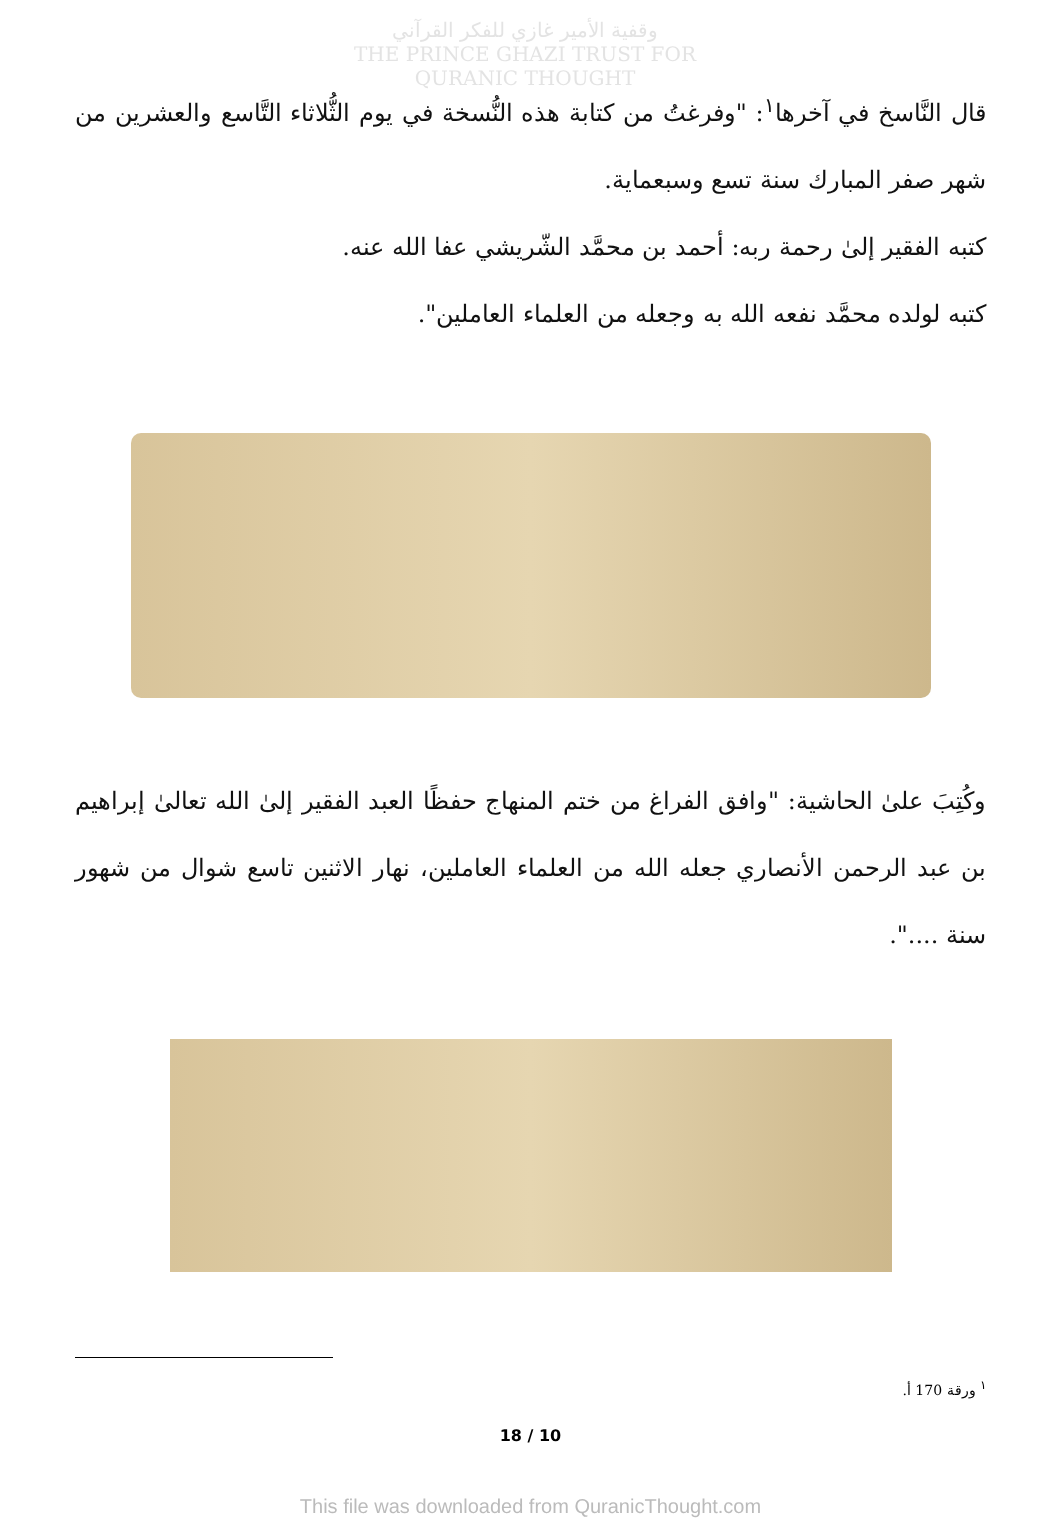وقفية الأمير غازي للفكر القرآني
THE PRINCE GHAZI TRUST FOR QURANIC THOUGHT
قال النَّاسخ في آخرها<sup>١</sup>: "وفرغتُ من كتابة هذه النُّسخة في يوم الثُّلاثاء التَّاسع والعشرين من شهر صفر المبارك سنة تسع وسبعماية.
كتبه الفقير إلىٰ رحمة ربه: أحمد بن محمَّد الشّريشي عفا الله عنه.
كتبه لولده محمَّد نفعه الله به وجعله من العلماء العاملين".
وكُتِبَ علىٰ الحاشية: "وافق الفراغ من ختم المنهاج حفظًا العبد الفقير إلىٰ الله تعالىٰ إبراهيم بن عبد الرحمن الأنصاري جعله الله من العلماء العاملين، نهار الاثنين تاسع شوال من شهور سنة ....".
<sup>١</sup> ورقة 170 أ.
18 / 10
This file was downloaded from QuranicThought.com